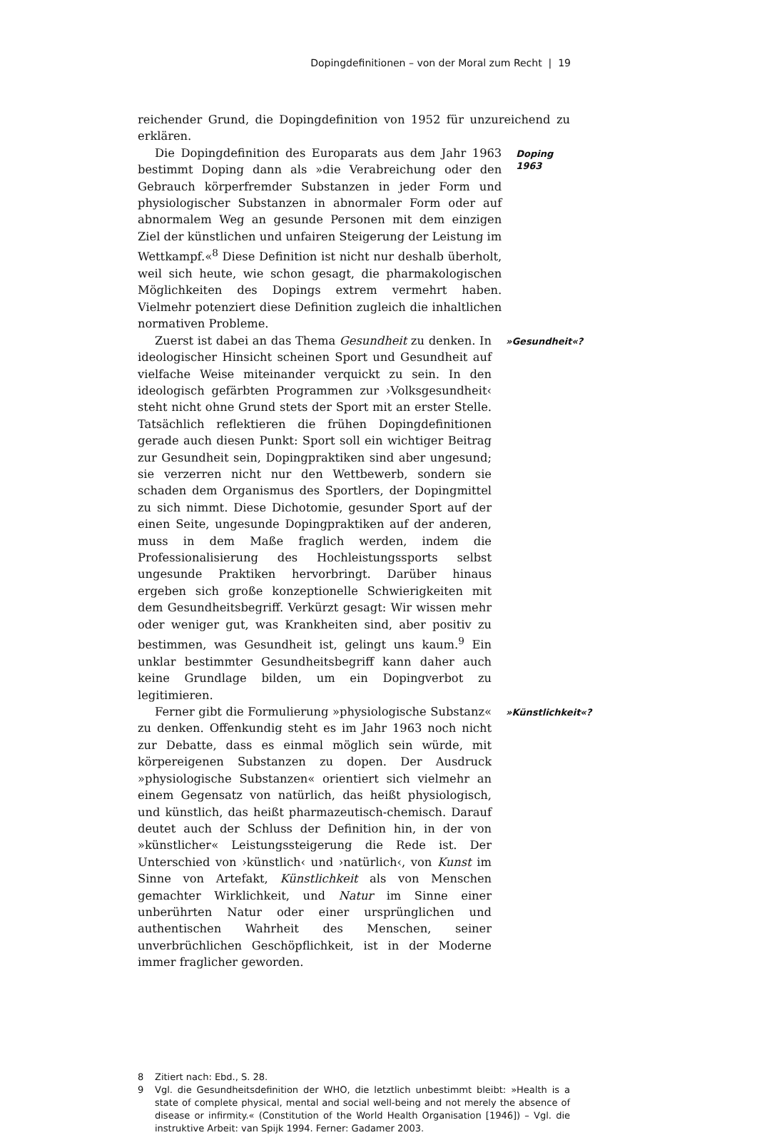Dopingdefinitionen – von der Moral zum Recht | 19
reichender Grund, die Dopingdefinition von 1952 für unzureichend zu erklären.
Die Dopingdefinition des Europarats aus dem Jahr 1963 bestimmt Doping dann als »die Verabreichung oder den Gebrauch körperfremder Substanzen in jeder Form und physiologischer Substanzen in abnormaler Form oder auf abnormalem Weg an gesunde Personen mit dem einzigen Ziel der künstlichen und unfairen Steigerung der Leistung im Wettkampf.«<sup>8</sup> Diese Definition ist nicht nur deshalb überholt, weil sich heute, wie schon gesagt, die pharmakologischen Möglichkeiten des Dopings extrem vermehrt haben. Vielmehr potenziert diese Definition zugleich die inhaltlichen normativen Probleme.
Doping 1963
Zuerst ist dabei an das Thema Gesundheit zu denken. In ideologischer Hinsicht scheinen Sport und Gesundheit auf vielfache Weise miteinander verquickt zu sein. In den ideologisch gefärbten Programmen zur ›Volksgesundheit‹ steht nicht ohne Grund stets der Sport mit an erster Stelle. Tatsächlich reflektieren die frühen Dopingdefinitionen gerade auch diesen Punkt: Sport soll ein wichtiger Beitrag zur Gesundheit sein, Dopingpraktiken sind aber ungesund; sie verzerren nicht nur den Wettbewerb, sondern sie schaden dem Organismus des Sportlers, der Dopingmittel zu sich nimmt. Diese Dichotomie, gesunder Sport auf der einen Seite, ungesunde Dopingpraktiken auf der anderen, muss in dem Maße fraglich werden, indem die Professionalisierung des Hochleistungssports selbst ungesunde Praktiken hervorbringt. Darüber hinaus ergeben sich große konzeptionelle Schwierigkeiten mit dem Gesundheitsbegriff. Verkürzt gesagt: Wir wissen mehr oder weniger gut, was Krankheiten sind, aber positiv zu bestimmen, was Gesundheit ist, gelingt uns kaum.<sup>9</sup> Ein unklar bestimmter Gesundheitsbegriff kann daher auch keine Grundlage bilden, um ein Dopingverbot zu legitimieren.
»Gesundheit«?
Ferner gibt die Formulierung »physiologische Substanz« zu denken. Offenkundig steht es im Jahr 1963 noch nicht zur Debatte, dass es einmal möglich sein würde, mit körpereigenen Substanzen zu dopen. Der Ausdruck »physiologische Substanzen« orientiert sich vielmehr an einem Gegensatz von natürlich, das heißt physiologisch, und künstlich, das heißt pharmazeutisch-chemisch. Darauf deutet auch der Schluss der Definition hin, in der von »künstlicher« Leistungssteigerung die Rede ist. Der Unterschied von ›künstlich‹ und ›natürlich‹, von Kunst im Sinne von Artefakt, Künstlichkeit als von Menschen gemachter Wirklichkeit, und Natur im Sinne einer unberührten Natur oder einer ursprünglichen und authentischen Wahrheit des Menschen, seiner unverbrüchlichen Geschöpflichkeit, ist in der Moderne immer fraglicher geworden.
»Künstlichkeit«?
8 Zitiert nach: Ebd., S. 28.
9 Vgl. die Gesundheitsdefinition der WHO, die letztlich unbestimmt bleibt: »Health is a state of complete physical, mental and social well-being and not merely the absence of disease or infirmity.« (Constitution of the World Health Organisation [1946]) – Vgl. die instruktive Arbeit: van Spijk 1994. Ferner: Gadamer 2003.